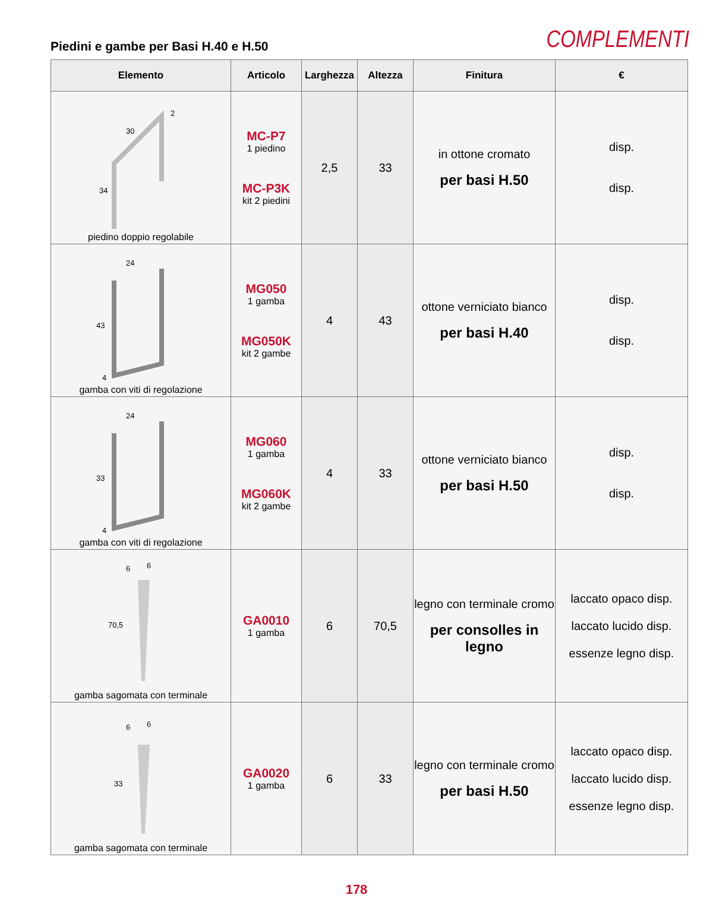Piedini e gambe per Basi H.40 e H.50
COMPLEMENTI
| Elemento | Articolo | Larghezza | Altezza | Finitura | € |
| --- | --- | --- | --- | --- | --- |
| 30 34 2 piedino doppio regolabile | MC-P7 1 piedino MC-P3K kit 2 piedini | 2,5 | 33 | in ottone cromato per basi H.50 | disp. disp. |
| 24 43 4 gamba con viti di regolazione | MG050 1 gamba MG050K kit 2 gambe | 4 | 43 | ottone verniciato bianco per basi H.40 | disp. disp. |
| 24 33 4 gamba con viti di regolazione | MG060 1 gamba MG060K kit 2 gambe | 4 | 33 | ottone verniciato bianco per basi H.50 | disp. disp. |
| 6 6 70,5 gamba sagomata con terminale | GA0010 1 gamba | 6 | 70,5 | legno con terminale cromo per consolles in legno | laccato opaco disp. laccato lucido disp. essenze legno disp. |
| 6 6 33 gamba sagomata con terminale | GA0020 1 gamba | 6 | 33 | legno con terminale cromo per basi H.50 | laccato opaco disp. laccato lucido disp. essenze legno disp. |
178